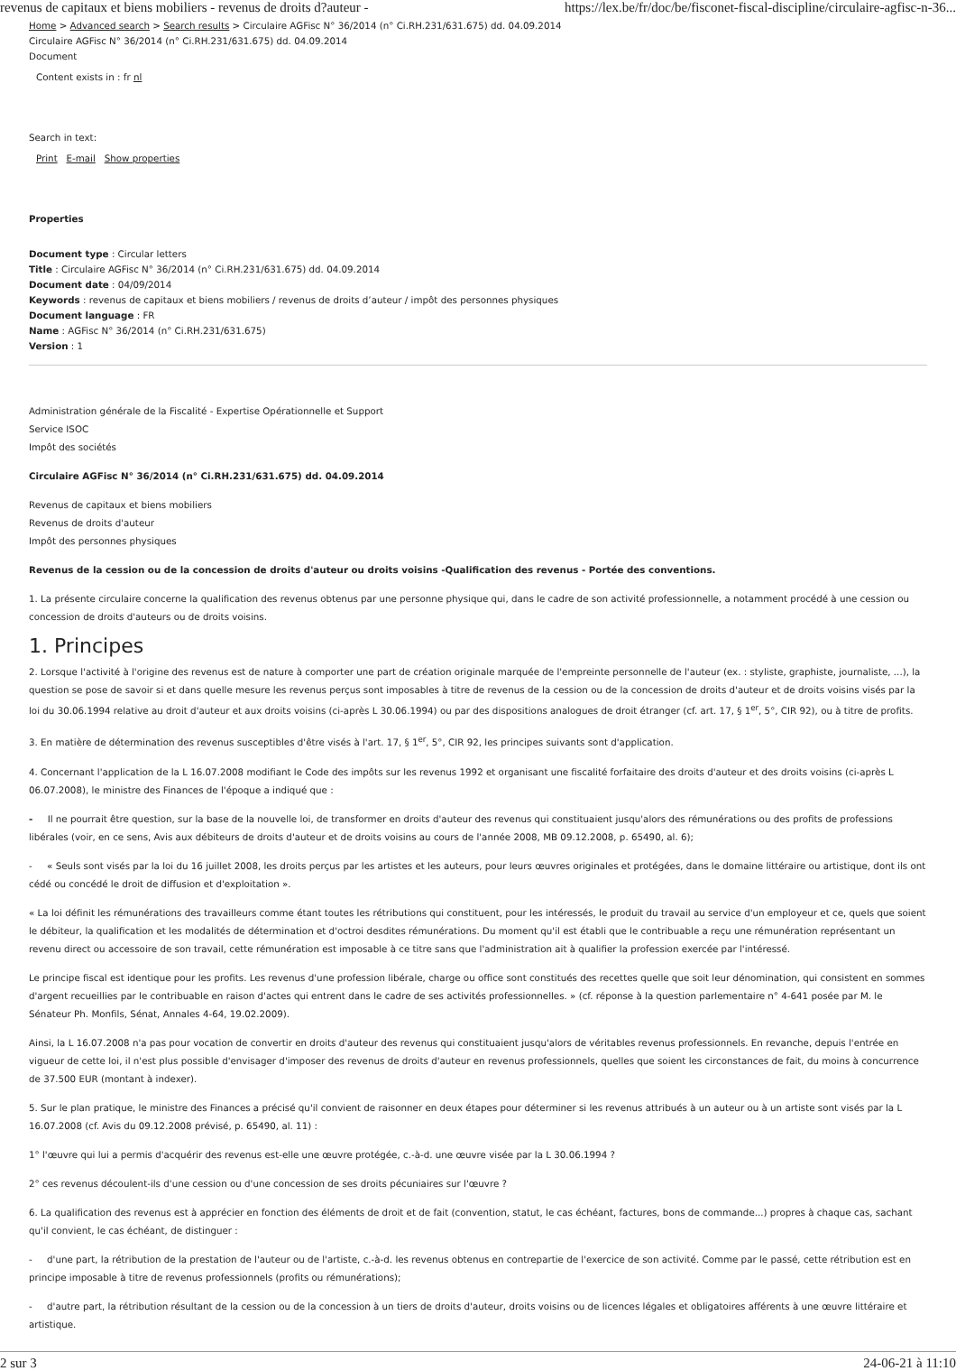revenus de capitaux et biens mobiliers - revenus de droits d?auteur - https://lex.be/fr/doc/be/fisconet-fiscal-discipline/circulaire-agfisc-n-36...
Home > Advanced search > Search results > Circulaire AGFisc N° 36/2014 (n° Ci.RH.231/631.675) dd. 04.09.2014
Circulaire AGFisc N° 36/2014 (n° Ci.RH.231/631.675) dd. 04.09.2014
Document
Content exists in : fr nl
Search in text:
Print E-mail Show properties
Properties
Document type : Circular letters
Title : Circulaire AGFisc N° 36/2014 (n° Ci.RH.231/631.675) dd. 04.09.2014
Document date : 04/09/2014
Keywords : revenus de capitaux et biens mobiliers / revenus de droits d’auteur / impôt des personnes physiques
Document language : FR
Name : AGFisc N° 36/2014 (n° Ci.RH.231/631.675)
Version : 1
Administration générale de la Fiscalité - Expertise Opérationnelle et Support
Service ISOC
Impôt des sociétés
Circulaire AGFisc N° 36/2014 (n° Ci.RH.231/631.675) dd. 04.09.2014
Revenus de capitaux et biens mobiliers
Revenus de droits d'auteur
Impôt des personnes physiques
Revenus de la cession ou de la concession de droits d'auteur ou droits voisins -Qualification des revenus - Portée des conventions.
1. La présente circulaire concerne la qualification des revenus obtenus par une personne physique qui, dans le cadre de son activité professionnelle, a notamment procédé à une cession ou concession de droits d'auteurs ou de droits voisins.
1. Principes
2. Lorsque l'activité à l'origine des revenus est de nature à comporter une part de création originale marquée de l'empreinte personnelle de l'auteur (ex. : styliste, graphiste, journaliste, ...), la question se pose de savoir si et dans quelle mesure les revenus perçus sont imposables à titre de revenus de la cession ou de la concession de droits d'auteur et de droits voisins visés par la loi du 30.06.1994 relative au droit d'auteur et aux droits voisins (ci-après L 30.06.1994) ou par des dispositions analogues de droit étranger (cf. art. 17, § 1<sup>er</sup>, 5°, CIR 92), ou à titre de profits.
3. En matière de détermination des revenus susceptibles d'être visés à l'art. 17, § 1<sup>er</sup>, 5°, CIR 92, les principes suivants sont d'application.
4. Concernant l'application de la L 16.07.2008 modifiant le Code des impôts sur les revenus 1992 et organisant une fiscalité forfaitaire des droits d'auteur et des droits voisins (ci-après L 06.07.2008), le ministre des Finances de l'époque a indiqué que :
- Il ne pourrait être question, sur la base de la nouvelle loi, de transformer en droits d'auteur des revenus qui constituaient jusqu'alors des rémunérations ou des profits de professions libérales (voir, en ce sens, Avis aux débiteurs de droits d'auteur et de droits voisins au cours de l'année 2008, MB 09.12.2008, p. 65490, al. 6);
- « Seuls sont visés par la loi du 16 juillet 2008, les droits perçus par les artistes et les auteurs, pour leurs œuvres originales et protégées, dans le domaine littéraire ou artistique, dont ils ont cédé ou concédé le droit de diffusion et d'exploitation ».
« La loi définit les rémunérations des travailleurs comme étant toutes les rétributions qui constituent, pour les intéressés, le produit du travail au service d'un employeur et ce, quels que soient le débiteur, la qualification et les modalités de détermination et d'octroi desdites rémunérations. Du moment qu'il est établi que le contribuable a reçu une rémunération représentant un revenu direct ou accessoire de son travail, cette rémunération est imposable à ce titre sans que l'administration ait à qualifier la profession exercée par l'intéressé.
Le principe fiscal est identique pour les profits. Les revenus d'une profession libérale, charge ou office sont constitués des recettes quelle que soit leur dénomination, qui consistent en sommes d'argent recueillies par le contribuable en raison d'actes qui entrent dans le cadre de ses activités professionnelles. » (cf. réponse à la question parlementaire n° 4-641 posée par M. le Sénateur Ph. Monfils, Sénat, Annales 4-64, 19.02.2009).
Ainsi, la L 16.07.2008 n'a pas pour vocation de convertir en droits d'auteur des revenus qui constituaient jusqu'alors de véritables revenus professionnels. En revanche, depuis l'entrée en vigueur de cette loi, il n'est plus possible d'envisager d'imposer des revenus de droits d'auteur en revenus professionnels, quelles que soient les circonstances de fait, du moins à concurrence de 37.500 EUR (montant à indexer).
5. Sur le plan pratique, le ministre des Finances a précisé qu'il convient de raisonner en deux étapes pour déterminer si les revenus attribués à un auteur ou à un artiste sont visés par la L 16.07.2008 (cf. Avis du 09.12.2008 prévisé, p. 65490, al. 11) :
1° l'œuvre qui lui a permis d'acquérir des revenus est-elle une œuvre protégée, c.-à-d. une œuvre visée par la L 30.06.1994 ?
2° ces revenus découlent-ils d'une cession ou d'une concession de ses droits pécuniaires sur l'œuvre ?
6. La qualification des revenus est à apprécier en fonction des éléments de droit et de fait (convention, statut, le cas échéant, factures, bons de commande...) propres à chaque cas, sachant qu'il convient, le cas échéant, de distinguer :
- d'une part, la rétribution de la prestation de l'auteur ou de l'artiste, c.-à-d. les revenus obtenus en contrepartie de l'exercice de son activité. Comme par le passé, cette rétribution est en principe imposable à titre de revenus professionnels (profits ou rémunérations);
- d'autre part, la rétribution résultant de la cession ou de la concession à un tiers de droits d'auteur, droits voisins ou de licences légales et obligatoires afférents à une œuvre littéraire et artistique.
2 sur 3 24-06-21 à 11:10